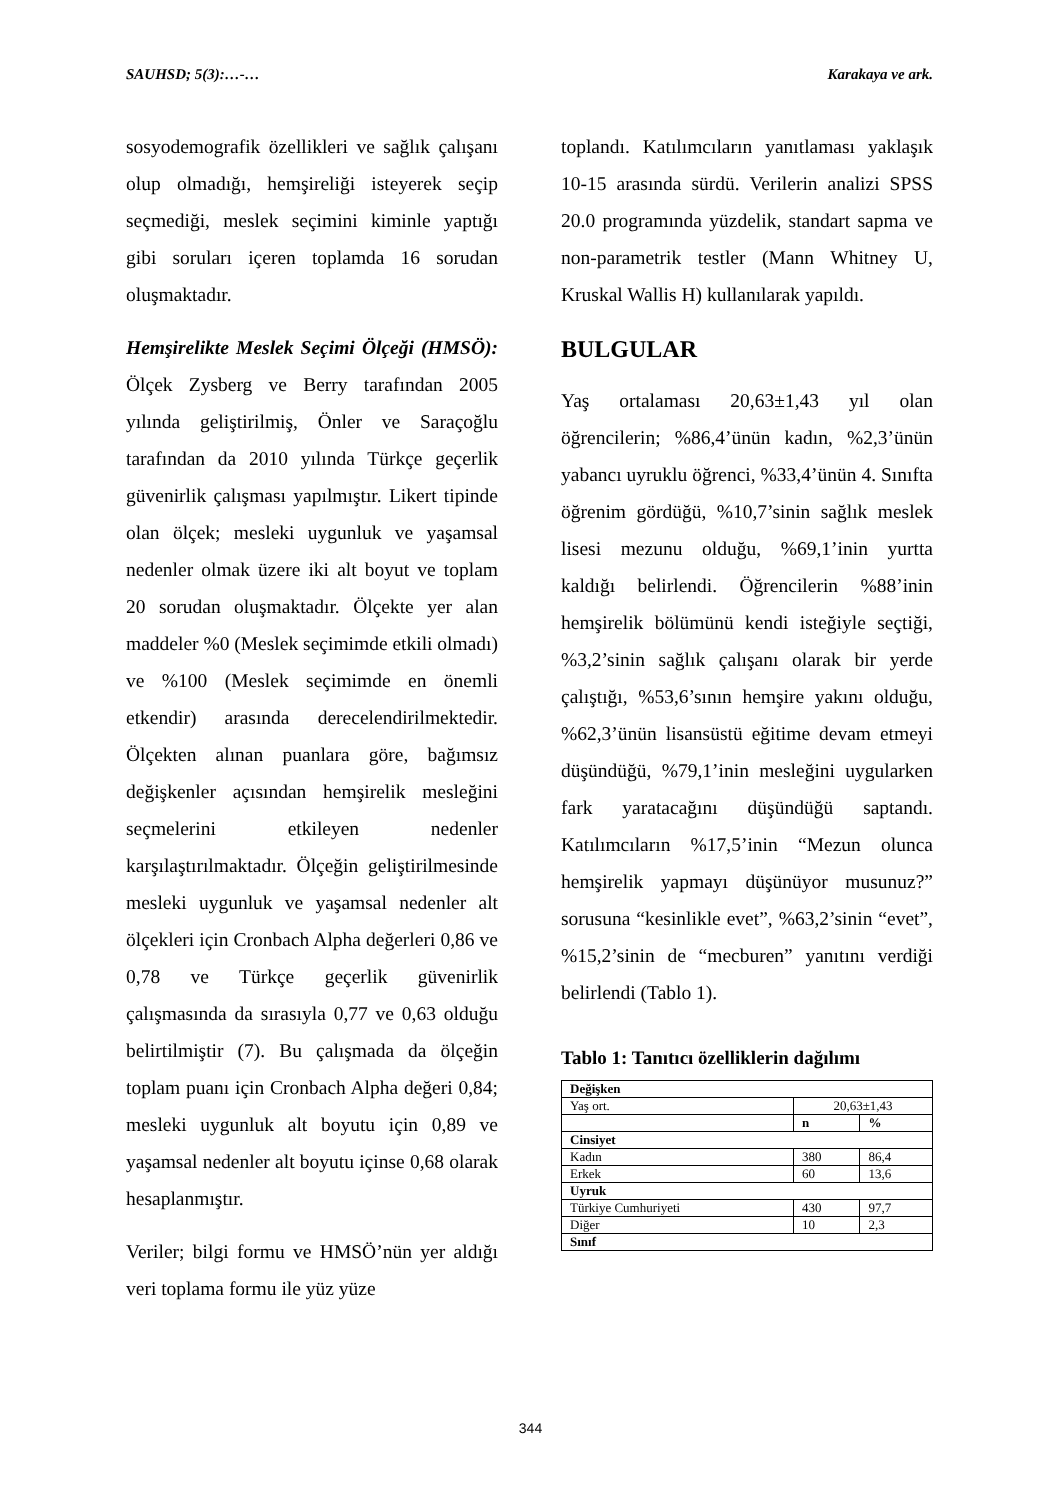SAUHSD; 5(3):…-… Karakaya ve ark.
sosyodemografik özellikleri ve sağlık çalışanı olup olmadığı, hemşireliği isteyerek seçip seçmediği, meslek seçimini kiminle yaptığı gibi soruları içeren toplamda 16 sorudan oluşmaktadır.
Hemşirelikte Meslek Seçimi Ölçeği (HMSÖ): Ölçek Zysberg ve Berry tarafından 2005 yılında geliştirilmiş, Önler ve Saraçoğlu tarafından da 2010 yılında Türkçe geçerlik güvenirlik çalışması yapılmıştır. Likert tipinde olan ölçek; mesleki uygunluk ve yaşamsal nedenler olmak üzere iki alt boyut ve toplam 20 sorudan oluşmaktadır. Ölçekte yer alan maddeler %0 (Meslek seçimimde etkili olmadı) ve %100 (Meslek seçimimde en önemli etkendir) arasında derecelendirilmektedir. Ölçekten alınan puanlara göre, bağımsız değişkenler açısından hemşirelik mesleğini seçmelerini etkileyen nedenler karşılaştırılmaktadır. Ölçeğin geliştirilmesinde mesleki uygunluk ve yaşamsal nedenler alt ölçekleri için Cronbach Alpha değerleri 0,86 ve 0,78 ve Türkçe geçerlik güvenirlik çalışmasında da sırasıyla 0,77 ve 0,63 olduğu belirtilmiştir (7). Bu çalışmada da ölçeğin toplam puanı için Cronbach Alpha değeri 0,84; mesleki uygunluk alt boyutu için 0,89 ve yaşamsal nedenler alt boyutu içinse 0,68 olarak hesaplanmıştır.
Veriler; bilgi formu ve HMSÖ’nün yer aldığı veri toplama formu ile yüz yüze
toplandı. Katılımcıların yanıtlaması yaklaşık 10-15 arasında sürdü. Verilerin analizi SPSS 20.0 programında yüzdelik, standart sapma ve non-parametrik testler (Mann Whitney U, Kruskal Wallis H) kullanılarak yapıldı.
BULGULAR
Yaş ortalaması 20,63±1,43 yıl olan öğrencilerin; %86,4’ünün kadın, %2,3’ünün yabancı uyruklu öğrenci, %33,4’ünün 4. Sınıfta öğrenim gördüğü, %10,7’sinin sağlık meslek lisesi mezunu olduğu, %69,1’inin yurtta kaldığı belirlendi. Öğrencilerin %88’inin hemşirelik bölümünü kendi isteğiyle seçtiği, %3,2’sinin sağlık çalışanı olarak bir yerde çalıştığı, %53,6’sının hemşire yakını olduğu, %62,3’ünün lisansüstü eğitime devam etmeyi düşündüğü, %79,1’inin mesleğini uygularken fark yaratacağını düşündüğü saptandı. Katılımcıların %17,5’inin “Mezun olunca hemşirelik yapmayı düşünüyor musunuz?” sorusuna “kesinlikle evet”, %63,2’sinin “evet”, %15,2’sinin de “mecburen” yanıtını verdiği belirlendi (Tablo 1).
Tablo 1: Tanıtıcı özelliklerin dağılımı
| Değişken | | |
| --- | --- | --- |
| Yaş ort. | 20,63±1,43 | |
| | n | % |
| Cinsiyet | | |
| Kadın | 380 | 86,4 |
| Erkek | 60 | 13,6 |
| Uyruk | | |
| Türkiye Cumhuriyeti | 430 | 97,7 |
| Diğer | 10 | 2,3 |
| Sınıf | | |
344